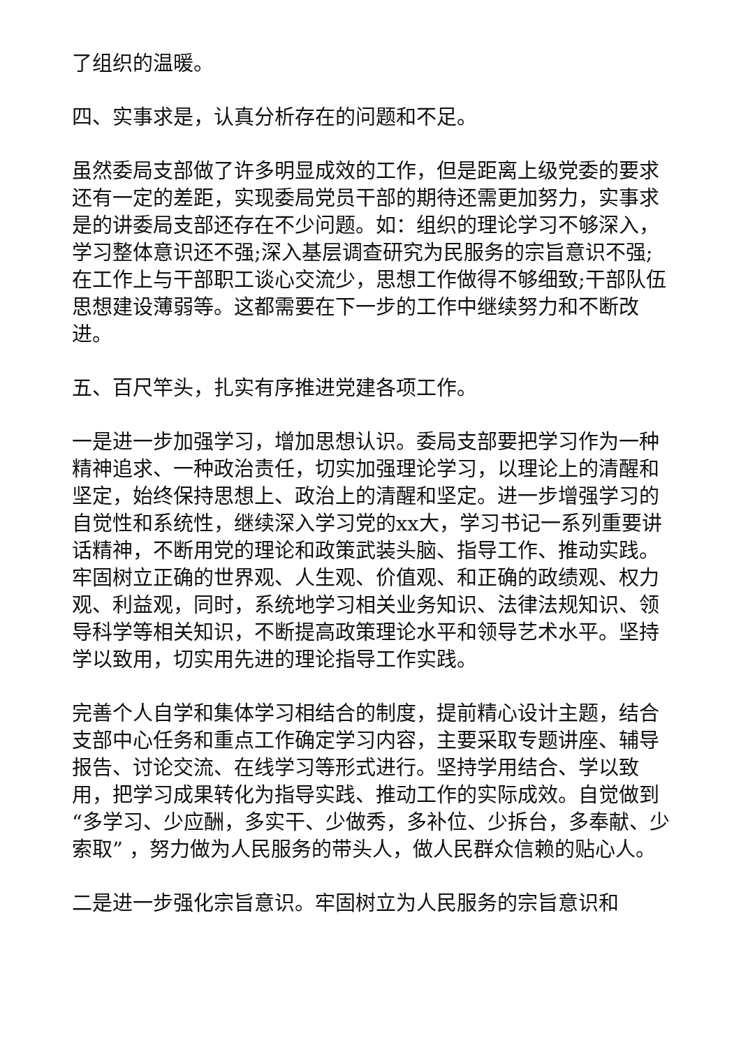了组织的温暖。
四、实事求是，认真分析存在的问题和不足。
虽然委局支部做了许多明显成效的工作，但是距离上级党委的要求还有一定的差距，实现委局党员干部的期待还需更加努力，实事求是的讲委局支部还存在不少问题。如：组织的理论学习不够深入，学习整体意识还不强;深入基层调查研究为民服务的宗旨意识不强;在工作上与干部职工谈心交流少，思想工作做得不够细致;干部队伍思想建设薄弱等。这都需要在下一步的工作中继续努力和不断改进。
五、百尺竿头，扎实有序推进党建各项工作。
一是进一步加强学习，增加思想认识。委局支部要把学习作为一种精神追求、一种政治责任，切实加强理论学习，以理论上的清醒和坚定，始终保持思想上、政治上的清醒和坚定。进一步增强学习的自觉性和系统性，继续深入学习党的xx大，学习书记一系列重要讲话精神，不断用党的理论和政策武装头脑、指导工作、推动实践。牢固树立正确的世界观、人生观、价值观、和正确的政绩观、权力观、利益观，同时，系统地学习相关业务知识、法律法规知识、领导科学等相关知识，不断提高政策理论水平和领导艺术水平。坚持学以致用，切实用先进的理论指导工作实践。
完善个人自学和集体学习相结合的制度，提前精心设计主题，结合支部中心任务和重点工作确定学习内容，主要采取专题讲座、辅导报告、讨论交流、在线学习等形式进行。坚持学用结合、学以致用，把学习成果转化为指导实践、推动工作的实际成效。自觉做到“多学习、少应酬，多实干、少做秀，多补位、少拆台，多奉献、少索取” ，努力做为人民服务的带头人，做人民群众信赖的贴心人。
二是进一步强化宗旨意识。牢固树立为人民服务的宗旨意识和